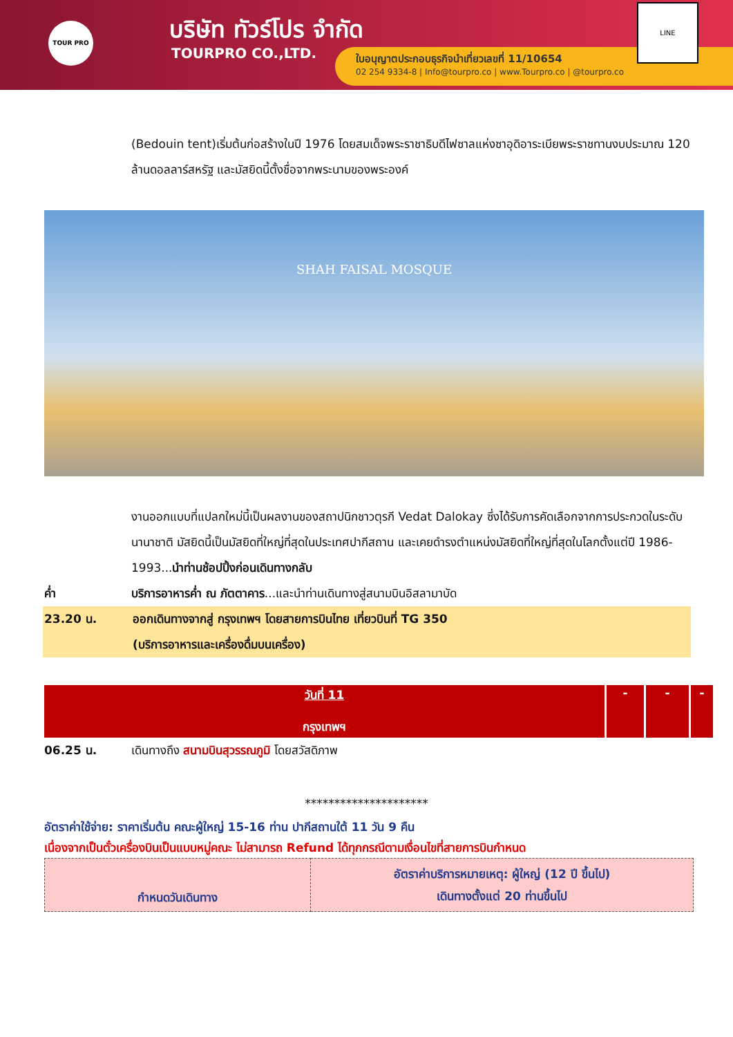TOUR PRO บริษัท ทัวร์โปร จำกัด
TOURPRO CO.,LTD.
ใบอนุญาตประกอบธุรกิจนำเที่ยวเลขที่ 11/10654
02 254 9334-8 | Info@tourpro.co | www.Tourpro.co | @tourpro.co
LINE
(Bedouin tent)เริ่มต้นก่อสร้างในปี 1976 โดยสมเด็จพระราชาธิบดีไฟซาลแห่งซาอุดิอาระเบียพระราชทานงบประมาณ 120 ล้านดอลลาร์สหรัฐ และมัสยิดนี้ตั้งชื่อจากพระนามของพระองค์
SHAH FAISAL MOSQUE
งานออกแบบที่แปลกใหม่นี้เป็นผลงานของสถาปนิกชาวตุรกี Vedat Dalokay ซึ่งได้รับการคัดเลือกจากการประกวดในระดับนานาชาติ มัสยิดนี้เป็นมัสยิดที่ใหญ่ที่สุดในประเทศปากีสถาน และเคยดำรงตำแหน่งมัสยิดที่ใหญ่ที่สุดในโลกตั้งแต่ปี 1986-1993...นำท่านช้อปปิ้งก่อนเดินทางกลับ
ค่ำ บริการอาหารค่ำ ณ ภัตตาคาร...และนำท่านเดินทางสู่สนามบินอิสลามาบัด
23.20 น. ออกเดินทางจากสู่ กรุงเทพฯ โดยสายการบินไทย เที่ยวบินที่ TG 350
(บริการอาหารและเครื่องดื่มบนเครื่อง)
| วันที่ 11 กรุงเทพฯ | - | - | - |
06.25 น. เดินทางถึง สนามบินสุวรรณภูมิ โดยสวัสดิภาพ
*********************
อัตราค่าใช้จ่าย: ราคาเริ่มต้น คณะผู้ใหญ่ 15-16 ท่าน ปากีสถานใต้ 11 วัน 9 คืน
เนื่องจากเป็นตั๋วเครื่องบินเป็นแบบหมู่คณะ ไม่สามารถ Refund ได้ทุกกรณีตามเงื่อนไขที่สายการบินกำหนด
| กำหนดวันเดินทาง | อัตราค่าบริการหมายเหตุ: ผู้ใหญ่ (12 ปี ขึ้นไป) เดินทางตั้งแต่ 20 ท่านขึ้นไป |
| --- | --- |